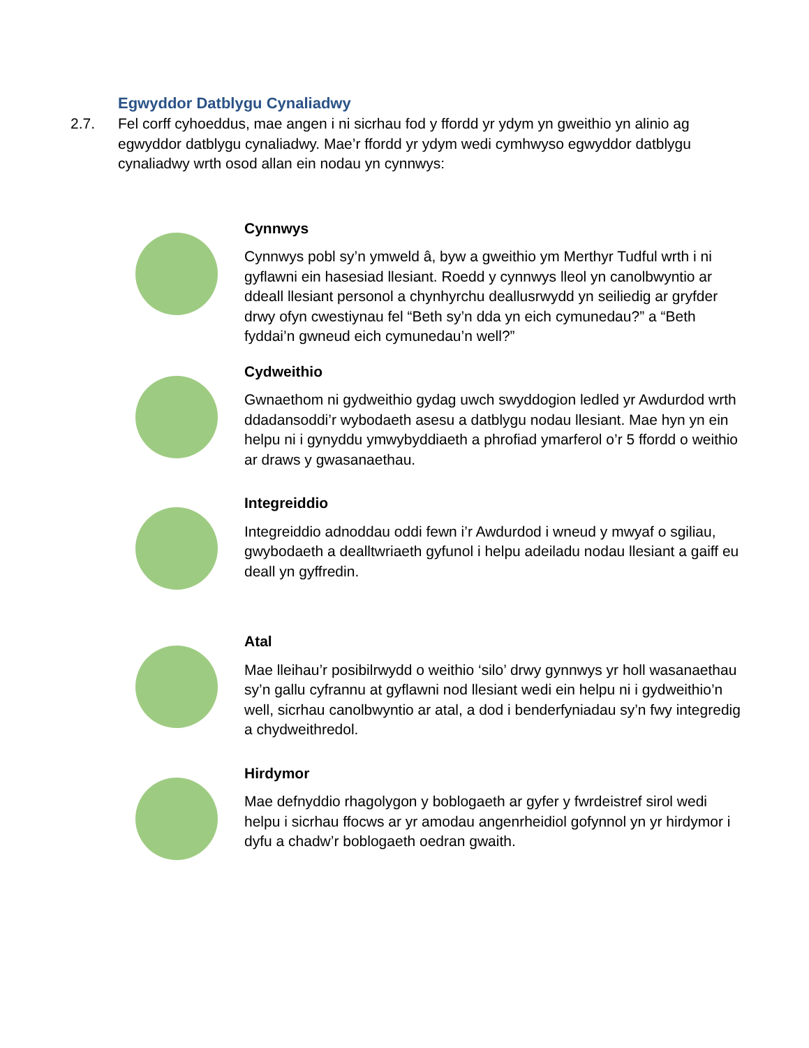Egwyddor Datblygu Cynaliadwy
2.7. Fel corff cyhoeddus, mae angen i ni sicrhau fod y ffordd yr ydym yn gweithio yn alinio ag egwyddor datblygu cynaliadwy. Mae’r ffordd yr ydym wedi cymhwyso egwyddor datblygu cynaliadwy wrth osod allan ein nodau yn cynnwys:
Cynnwys
Cynnwys pobl sy’n ymweld â, byw a gweithio ym Merthyr Tudful wrth i ni gyflawni ein hasesiad llesiant. Roedd y cynnwys lleol yn canolbwyntio ar ddeall llesiant personol a chynhyrchu deallusrwydd yn seiliedig ar gryfder drwy ofyn cwestiynau fel “Beth sy’n dda yn eich cymunedau?” a “Beth fyddai’n gwneud eich cymunedau’n well?”
Cydweithio
Gwnaethom ni gydweithio gydag uwch swyddogion ledled yr Awdurdod wrth ddadansoddi’r wybodaeth asesu a datblygu nodau llesiant. Mae hyn yn ein helpu ni i gynyddu ymwybyddiaeth a phrofiad ymarferol o’r 5 ffordd o weithio ar draws y gwasanaethau.
Integreiddio
Integreiddio adnoddau oddi fewn i’r Awdurdod i wneud y mwyaf o sgiliau, gwybodaeth a dealltwriaeth gyfunol i helpu adeiladu nodau llesiant a gaiff eu deall yn gyffredin.
Atal
Mae lleihau’r posibilrwydd o weithio ‘silo’ drwy gynnwys yr holl wasanaethau sy’n gallu cyfrannu at gyflawni nod llesiant wedi ein helpu ni i gydweithio’n well, sicrhau canolbwyntio ar atal, a dod i benderfyniadau sy’n fwy integredig a chydweithredol.
Hirdymor
Mae defnyddio rhagolygon y boblogaeth ar gyfer y fwrdeistref sirol wedi helpu i sicrhau ffocws ar yr amodau angenrheidiol gofynnol yn yr hirdymor i dyfu a chadw’r boblogaeth oedran gwaith.